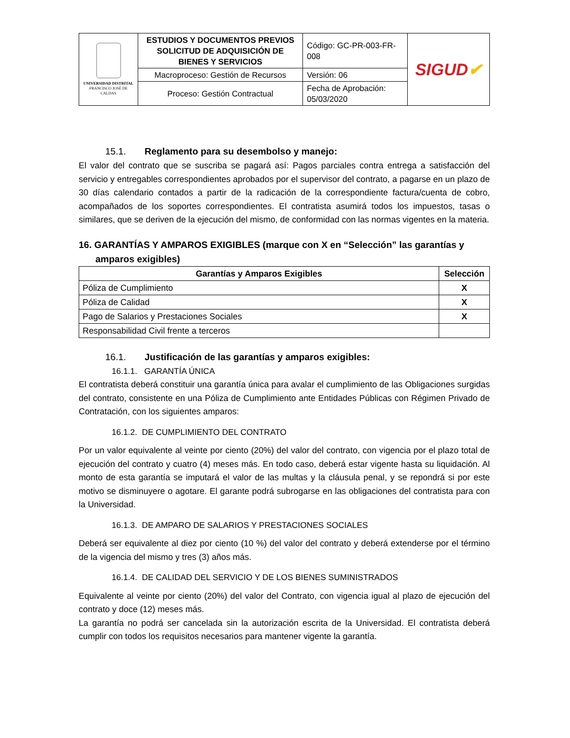| UNIVERSIDAD DISTRITAL FRANCISCO JOSÉ DE CALDAS | ESTUDIOS Y DOCUMENTOS PREVIOS SOLICITUD DE ADQUISICIÓN DE BIENES Y SERVICIOS | Código: GC-PR-003-FR-008 | SIGUD ✔ |
| | Macroproceso: Gestión de Recursos | Versión: 06 | |
| | Proceso: Gestión Contractual | Fecha de Aprobación: 05/03/2020 | |
15.1. Reglamento para su desembolso y manejo:
El valor del contrato que se suscriba se pagará así: Pagos parciales contra entrega a satisfacción del servicio y entregables correspondientes aprobados por el supervisor del contrato, a pagarse en un plazo de 30 días calendario contados a partir de la radicación de la correspondiente factura/cuenta de cobro, acompañados de los soportes correspondientes. El contratista asumirá todos los impuestos, tasas o similares, que se deriven de la ejecución del mismo, de conformidad con las normas vigentes en la materia.
16. GARANTÍAS Y AMPAROS EXIGIBLES (marque con X en “Selección” las garantías y amparos exigibles)
| Garantías y Amparos Exigibles | Selección |
| --- | --- |
| Póliza de Cumplimiento | X |
| Póliza de Calidad | X |
| Pago de Salarios y Prestaciones Sociales | X |
| Responsabilidad Civil frente a terceros | |
16.1. Justificación de las garantías y amparos exigibles:
16.1.1. GARANTÍA ÚNICA
El contratista deberá constituir una garantía única para avalar el cumplimiento de las Obligaciones surgidas del contrato, consistente en una Póliza de Cumplimiento ante Entidades Públicas con Régimen Privado de Contratación, con los siguientes amparos:
16.1.2. DE CUMPLIMIENTO DEL CONTRATO
Por un valor equivalente al veinte por ciento (20%) del valor del contrato, con vigencia por el plazo total de ejecución del contrato y cuatro (4) meses más. En todo caso, deberá estar vigente hasta su liquidación. Al monto de esta garantía se imputará el valor de las multas y la cláusula penal, y se repondrá si por este motivo se disminuyere o agotare. El garante podrá subrogarse en las obligaciones del contratista para con la Universidad.
16.1.3. DE AMPARO DE SALARIOS Y PRESTACIONES SOCIALES
Deberá ser equivalente al diez por ciento (10 %) del valor del contrato y deberá extenderse por el término de la vigencia del mismo y tres (3) años más.
16.1.4. DE CALIDAD DEL SERVICIO Y DE LOS BIENES SUMINISTRADOS
Equivalente al veinte por ciento (20%) del valor del Contrato, con vigencia igual al plazo de ejecución del contrato y doce (12) meses más.
La garantía no podrá ser cancelada sin la autorización escrita de la Universidad. El contratista deberá cumplir con todos los requisitos necesarios para mantener vigente la garantía.